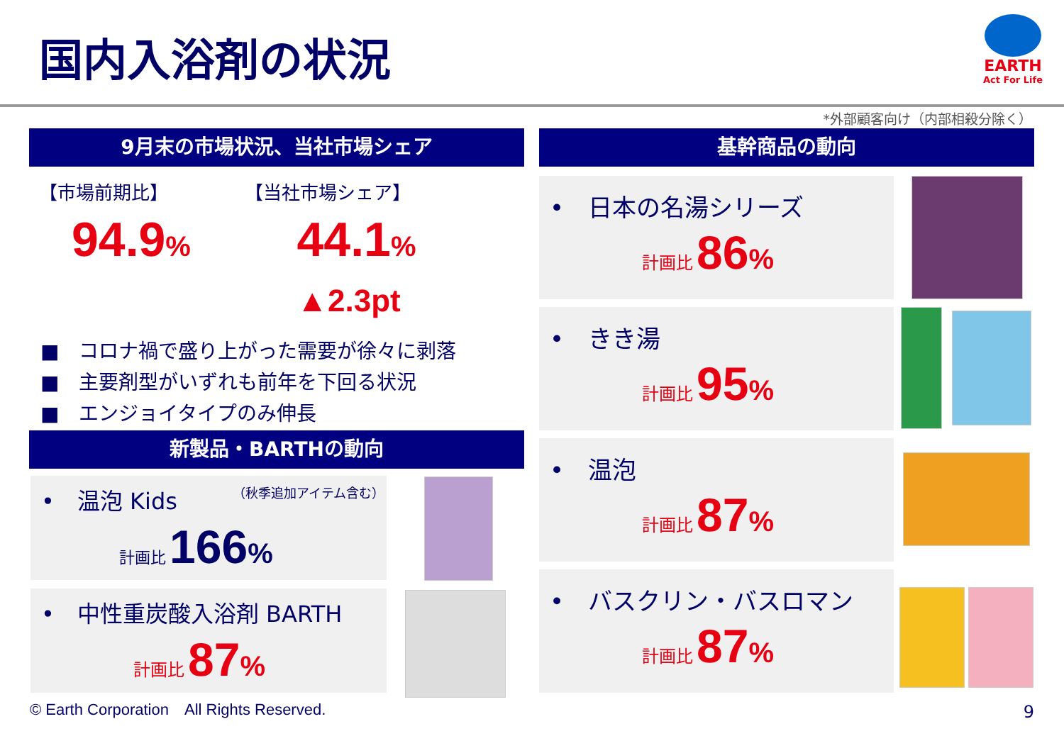国内入浴剤の状況
EARTH
Act For Life
*外部顧客向け（内部相殺分除く）
9月末の市場状況、当社市場シェア
【市場前期比】 【当社市場シェア】
94.9%
44.1% ▲2.3pt
■　コロナ禍で盛り上がった需要が徐々に剥落
■　主要剤型がいずれも前年を下回る状況
■　エンジョイタイプのみ伸長
新製品・BARTHの動向
•　温泡 Kids （秋季追加アイテム含む）
計画比 166%
•　中性重炭酸入浴剤 BARTH
計画比 87%
基幹商品の動向
•　日本の名湯シリーズ
計画比 86%
•　きき湯
計画比 95%
•　温泡
計画比 87%
•　バスクリン・バスロマン
計画比 87%
© Earth Corporation　All Rights Reserved.
9